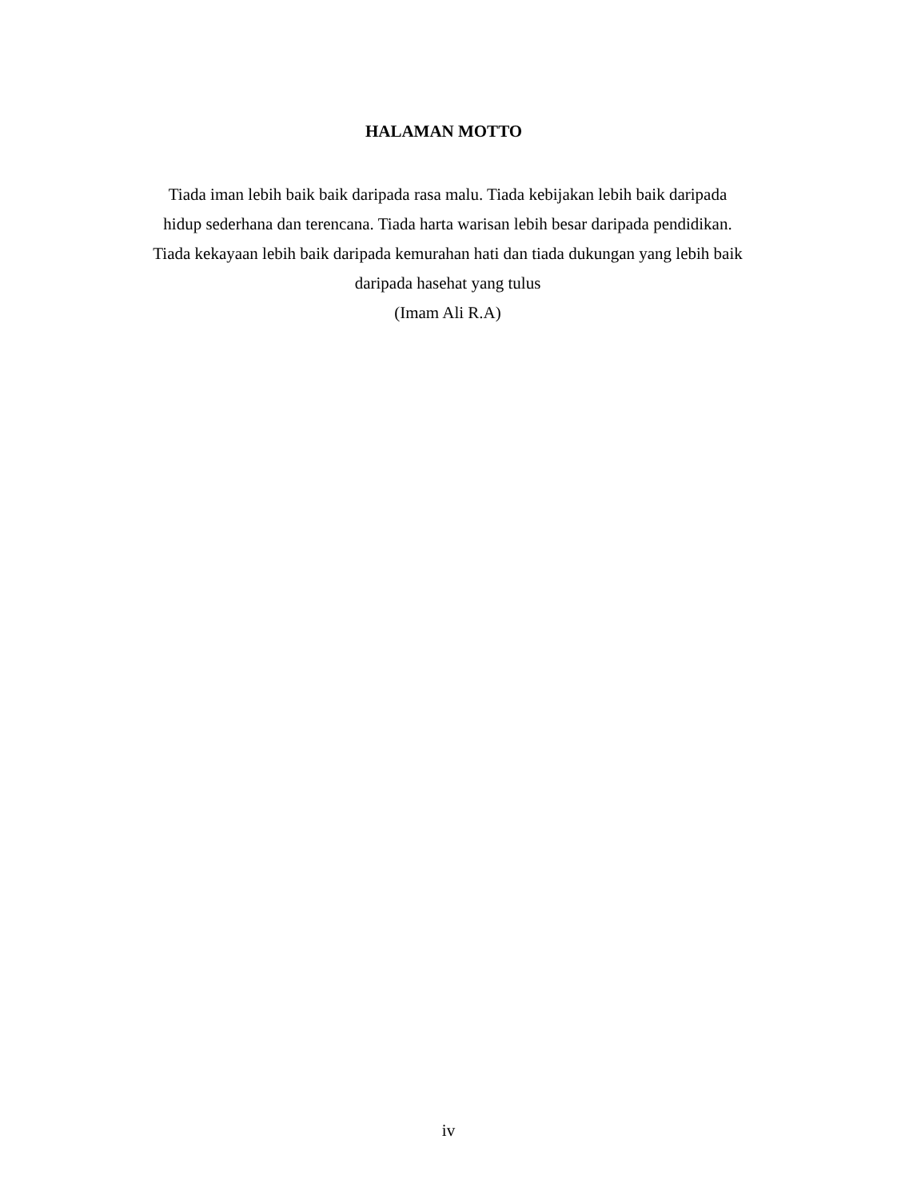HALAMAN MOTTO
Tiada iman lebih baik baik daripada rasa malu. Tiada kebijakan lebih baik daripada hidup sederhana dan terencana. Tiada harta warisan lebih besar daripada pendidikan. Tiada kekayaan lebih baik daripada kemurahan hati dan tiada dukungan yang lebih baik daripada hasehat yang tulus
(Imam Ali R.A)
iv